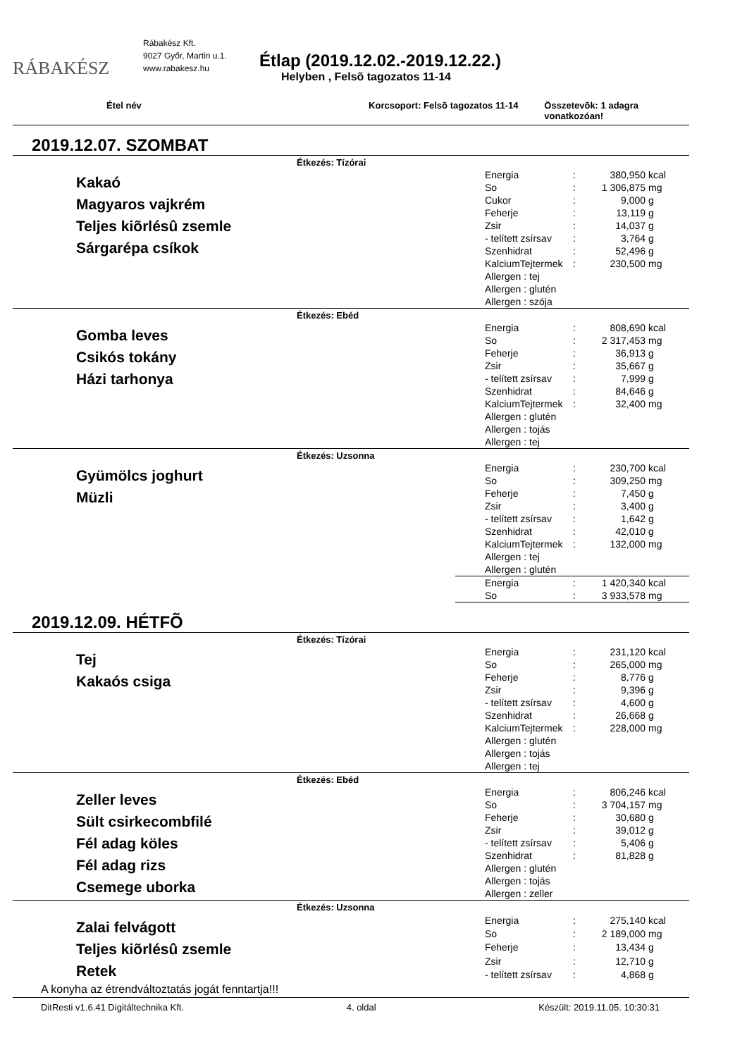RÁBAKÉSZ
Rábakész Kft.
9027 Győr, Martin u.1.
www.rabakesz.hu
Étlap (2019.12.02.-2019.12.22.)
Helyben , Felsõ tagozatos 11-14
Étel név Korcsoport: Felsõ tagozatos 11-14 Összetevõk: 1 adagra vonatkozóan!
2019.12.07. SZOMBAT
Étkezés: Tízórai
Kakaó
Magyaros vajkrém
Teljes kiõrlésû zsemle
Sárgarépa csíkok
| Energia | : | 380,950 | kcal |
| So | : | 1 306,875 | mg |
| Cukor | : | 9,000 | g |
| Feherje | : | 13,119 | g |
| Zsir | : | 14,037 | g |
| - telített zsírsav | : | 3,764 | g |
| Szenhidrat | : | 52,496 | g |
| KalciumTejtermek | : | 230,500 | mg |
| Allergen : tej | | | |
| Allergen : glutén | | | |
| Allergen : szója | | | |
Étkezés: Ebéd
Gomba leves
Csikós tokány
Házi tarhonya
| Energia | : | 808,690 | kcal |
| So | : | 2 317,453 | mg |
| Feherje | : | 36,913 | g |
| Zsir | : | 35,667 | g |
| - telített zsírsav | : | 7,999 | g |
| Szenhidrat | : | 84,646 | g |
| KalciumTejtermek | : | 32,400 | mg |
| Allergen : glutén | | | |
| Allergen : tojás | | | |
| Allergen : tej | | | |
Étkezés: Uzsonna
Gyümölcs joghurt
Müzli
| Energia | : | 230,700 | kcal |
| So | : | 309,250 | mg |
| Feherje | : | 7,450 | g |
| Zsir | : | 3,400 | g |
| - telített zsírsav | : | 1,642 | g |
| Szenhidrat | : | 42,010 | g |
| KalciumTejtermek | : | 132,000 | mg |
| Allergen : tej | | | |
| Allergen : glutén | | | |
| Energia | : | 1 420,340 | kcal |
| So | : | 3 933,578 | mg |
2019.12.09. HÉTFÕ
Étkezés: Tízórai
Tej
Kakaós csiga
| Energia | : | 231,120 | kcal |
| So | : | 265,000 | mg |
| Feherje | : | 8,776 | g |
| Zsir | : | 9,396 | g |
| - telített zsírsav | : | 4,600 | g |
| Szenhidrat | : | 26,668 | g |
| KalciumTejtermek | : | 228,000 | mg |
| Allergen : glutén | | | |
| Allergen : tojás | | | |
| Allergen : tej | | | |
Étkezés: Ebéd
Zeller leves
Sült csirkecombfilé
Fél adag köles
Fél adag rizs
Csemege uborka
| Energia | : | 806,246 | kcal |
| So | : | 3 704,157 | mg |
| Feherje | : | 30,680 | g |
| Zsir | : | 39,012 | g |
| - telített zsírsav | : | 5,406 | g |
| Szenhidrat | : | 81,828 | g |
| Allergen : glutén | | | |
| Allergen : tojás | | | |
| Allergen : zeller | | | |
Étkezés: Uzsonna
Zalai felvágott
Teljes kiõrlésû zsemle
Retek
| Energia | : | 275,140 | kcal |
| So | : | 2 189,000 | mg |
| Feherje | : | 13,434 | g |
| Zsir | : | 12,710 | g |
| - telített zsírsav | : | 4,868 | g |
A konyha az étrendváltoztatás jogát fenntartja!!!
DitResti v1.6.41 Digitáltechnika Kft. 4. oldal Készült: 2019.11.05. 10:30:31